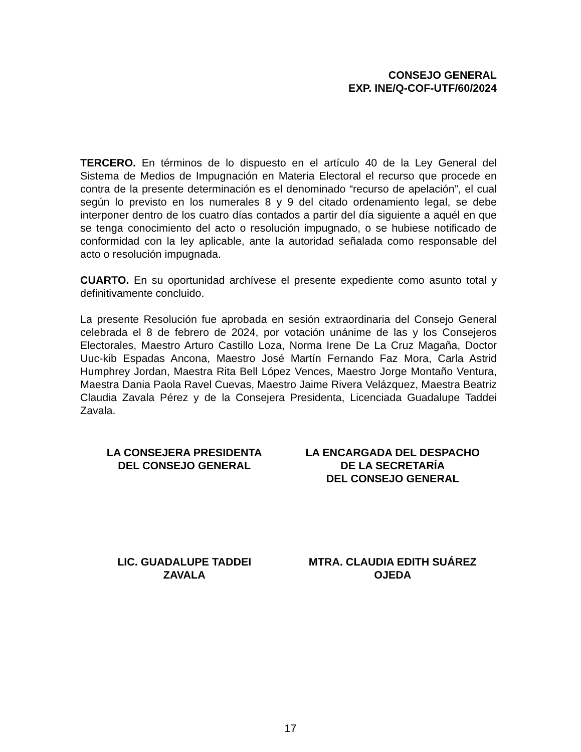CONSEJO GENERAL
EXP. INE/Q-COF-UTF/60/2024
TERCERO. En términos de lo dispuesto en el artículo 40 de la Ley General del Sistema de Medios de Impugnación en Materia Electoral el recurso que procede en contra de la presente determinación es el denominado “recurso de apelación”, el cual según lo previsto en los numerales 8 y 9 del citado ordenamiento legal, se debe interponer dentro de los cuatro días contados a partir del día siguiente a aquél en que se tenga conocimiento del acto o resolución impugnado, o se hubiese notificado de conformidad con la ley aplicable, ante la autoridad señalada como responsable del acto o resolución impugnada.
CUARTO. En su oportunidad archívese el presente expediente como asunto total y definitivamente concluido.
La presente Resolución fue aprobada en sesión extraordinaria del Consejo General celebrada el 8 de febrero de 2024, por votación unánime de las y los Consejeros Electorales, Maestro Arturo Castillo Loza, Norma Irene De La Cruz Magaña, Doctor Uuc-kib Espadas Ancona, Maestro José Martín Fernando Faz Mora, Carla Astrid Humphrey Jordan, Maestra Rita Bell López Vences, Maestro Jorge Montaño Ventura, Maestra Dania Paola Ravel Cuevas, Maestro Jaime Rivera Velázquez, Maestra Beatriz Claudia Zavala Pérez y de la Consejera Presidenta, Licenciada Guadalupe Taddei Zavala.
LA CONSEJERA PRESIDENTA
DEL CONSEJO GENERAL
LA ENCARGADA DEL DESPACHO
DE LA SECRETARÍA
DEL CONSEJO GENERAL
LIC. GUADALUPE TADDEI
ZAVALA
MTRA. CLAUDIA EDITH SUÁREZ
OJEDA
17